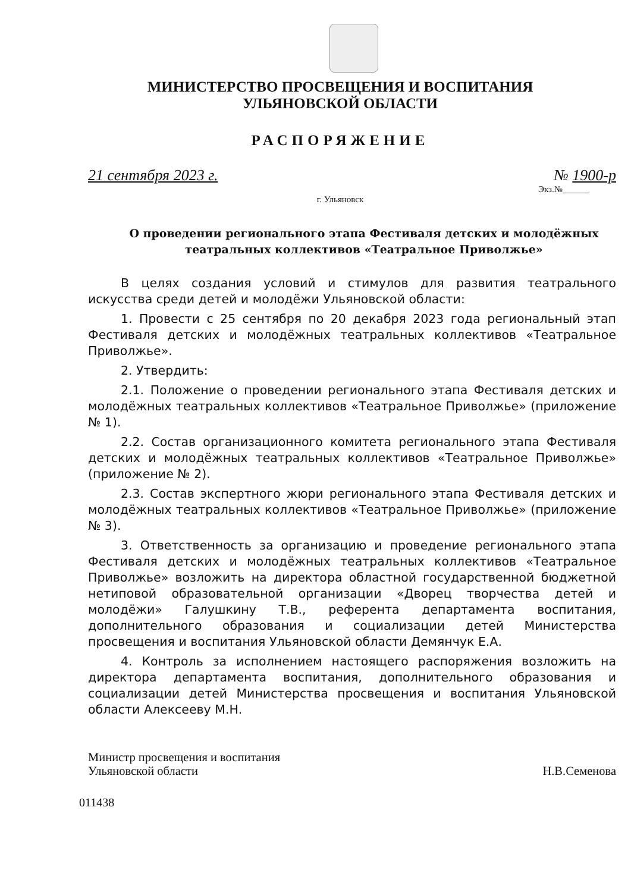МИНИСТЕРСТВО ПРОСВЕЩЕНИЯ И ВОСПИТАНИЯ
УЛЬЯНОВСКОЙ ОБЛАСТИ
РАСПОРЯЖЕНИЕ
21 сентября 2023 г. № 1900-р
Экз.№______
г. Ульяновск
О проведении регионального этапа Фестиваля детских и молодёжных театральных коллективов «Театральное Приволжье»
В целях создания условий и стимулов для развития театрального искусства среди детей и молодёжи Ульяновской области:
1. Провести с 25 сентября по 20 декабря 2023 года региональный этап Фестиваля детских и молодёжных театральных коллективов «Театральное Приволжье».
2. Утвердить:
2.1. Положение о проведении регионального этапа Фестиваля детских и молодёжных театральных коллективов «Театральное Приволжье» (приложение № 1).
2.2. Состав организационного комитета регионального этапа Фестиваля детских и молодёжных театральных коллективов «Театральное Приволжье» (приложение № 2).
2.3. Состав экспертного жюри регионального этапа Фестиваля детских и молодёжных театральных коллективов «Театральное Приволжье» (приложение № 3).
3. Ответственность за организацию и проведение регионального этапа Фестиваля детских и молодёжных театральных коллективов «Театральное Приволжье» возложить на директора областной государственной бюджетной нетиповой образовательной организации «Дворец творчества детей и молодёжи» Галушкину Т.В., референта департамента воспитания, дополнительного образования и социализации детей Министерства просвещения и воспитания Ульяновской области Демянчук Е.А.
4. Контроль за исполнением настоящего распоряжения возложить на директора департамента воспитания, дополнительного образования и социализации детей Министерства просвещения и воспитания Ульяновской области Алексееву М.Н.
Министр просвещения и воспитания
Ульяновской области Н.В.Семенова
011438